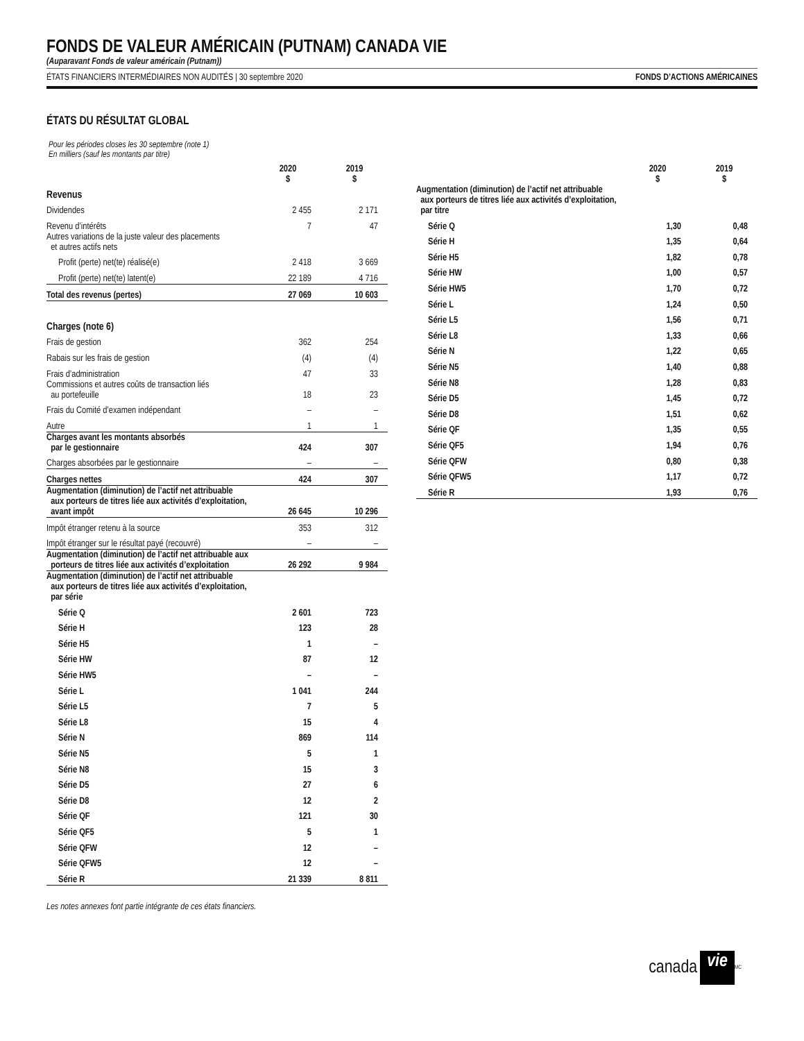FONDS DE VALEUR AMÉRICAIN (PUTNAM) CANADA VIE
(Auparavant Fonds de valeur américain (Putnam))
ÉTATS FINANCIERS INTERMÉDIAIRES NON AUDITÉS | 30 septembre 2020 FONDS D’ACTIONS AMÉRICAINES
ÉTATS DU RÉSULTAT GLOBAL
Pour les périodes closes les 30 septembre (note 1)
En milliers (sauf les montants par titre)
| | 2020 $ | 2019 $ |
| --- | --- | --- |
| Revenus | | |
| Dividendes | 2 455 | 2 171 |
| Revenu d’intérêts | 7 | 47 |
| Autres variations de la juste valeur des placements et autres actifs nets | | |
| Profit (perte) net(te) réalisé(e) | 2 418 | 3 669 |
| Profit (perte) net(te) latent(e) | 22 189 | 4 716 |
| Total des revenus (pertes) | 27 069 | 10 603 |
| Charges (note 6) | | |
| Frais de gestion | 362 | 254 |
| Rabais sur les frais de gestion | (4) | (4) |
| Frais d’administration | 47 | 33 |
| Commissions et autres coûts de transaction liés au portefeuille | 18 | 23 |
| Frais du Comité d’examen indépendant | – | – |
| Autre | 1 | 1 |
| Charges avant les montants absorbés par le gestionnaire | 424 | 307 |
| Charges absorbées par le gestionnaire | – | – |
| Charges nettes | 424 | 307 |
| Augmentation (diminution) de l’actif net attribuable aux porteurs de titres liée aux activités d’exploitation, avant impôt | 26 645 | 10 296 |
| Impôt étranger retenu à la source | 353 | 312 |
| Impôt étranger sur le résultat payé (recouvré) | – | – |
| Augmentation (diminution) de l’actif net attribuable aux porteurs de titres liée aux activités d’exploitation | 26 292 | 9 984 |
| Augmentation (diminution) de l’actif net attribuable aux porteurs de titres liée aux activités d’exploitation, par série | | |
| Série Q | 2 601 | 723 |
| Série H | 123 | 28 |
| Série H5 | 1 | – |
| Série HW | 87 | 12 |
| Série HW5 | – | – |
| Série L | 1 041 | 244 |
| Série L5 | 7 | 5 |
| Série L8 | 15 | 4 |
| Série N | 869 | 114 |
| Série N5 | 5 | 1 |
| Série N8 | 15 | 3 |
| Série D5 | 27 | 6 |
| Série D8 | 12 | 2 |
| Série QF | 121 | 30 |
| Série QF5 | 5 | 1 |
| Série QFW | 12 | – |
| Série QFW5 | 12 | – |
| Série R | 21 339 | 8 811 |
| | 2020 $ | 2019 $ |
| --- | --- | --- |
| Augmentation (diminution) de l’actif net attribuable aux porteurs de titres liée aux activités d’exploitation, par titre | | |
| Série Q | 1,30 | 0,48 |
| Série H | 1,35 | 0,64 |
| Série H5 | 1,82 | 0,78 |
| Série HW | 1,00 | 0,57 |
| Série HW5 | 1,70 | 0,72 |
| Série L | 1,24 | 0,50 |
| Série L5 | 1,56 | 0,71 |
| Série L8 | 1,33 | 0,66 |
| Série N | 1,22 | 0,65 |
| Série N5 | 1,40 | 0,88 |
| Série N8 | 1,28 | 0,83 |
| Série D5 | 1,45 | 0,72 |
| Série D8 | 1,51 | 0,62 |
| Série QF | 1,35 | 0,55 |
| Série QF5 | 1,94 | 0,76 |
| Série QFW | 0,80 | 0,38 |
| Série QFW5 | 1,17 | 0,72 |
| Série R | 1,93 | 0,76 |
Les notes annexes font partie intégrante de ces états financiers.
canada vie<sup>MC</sup>